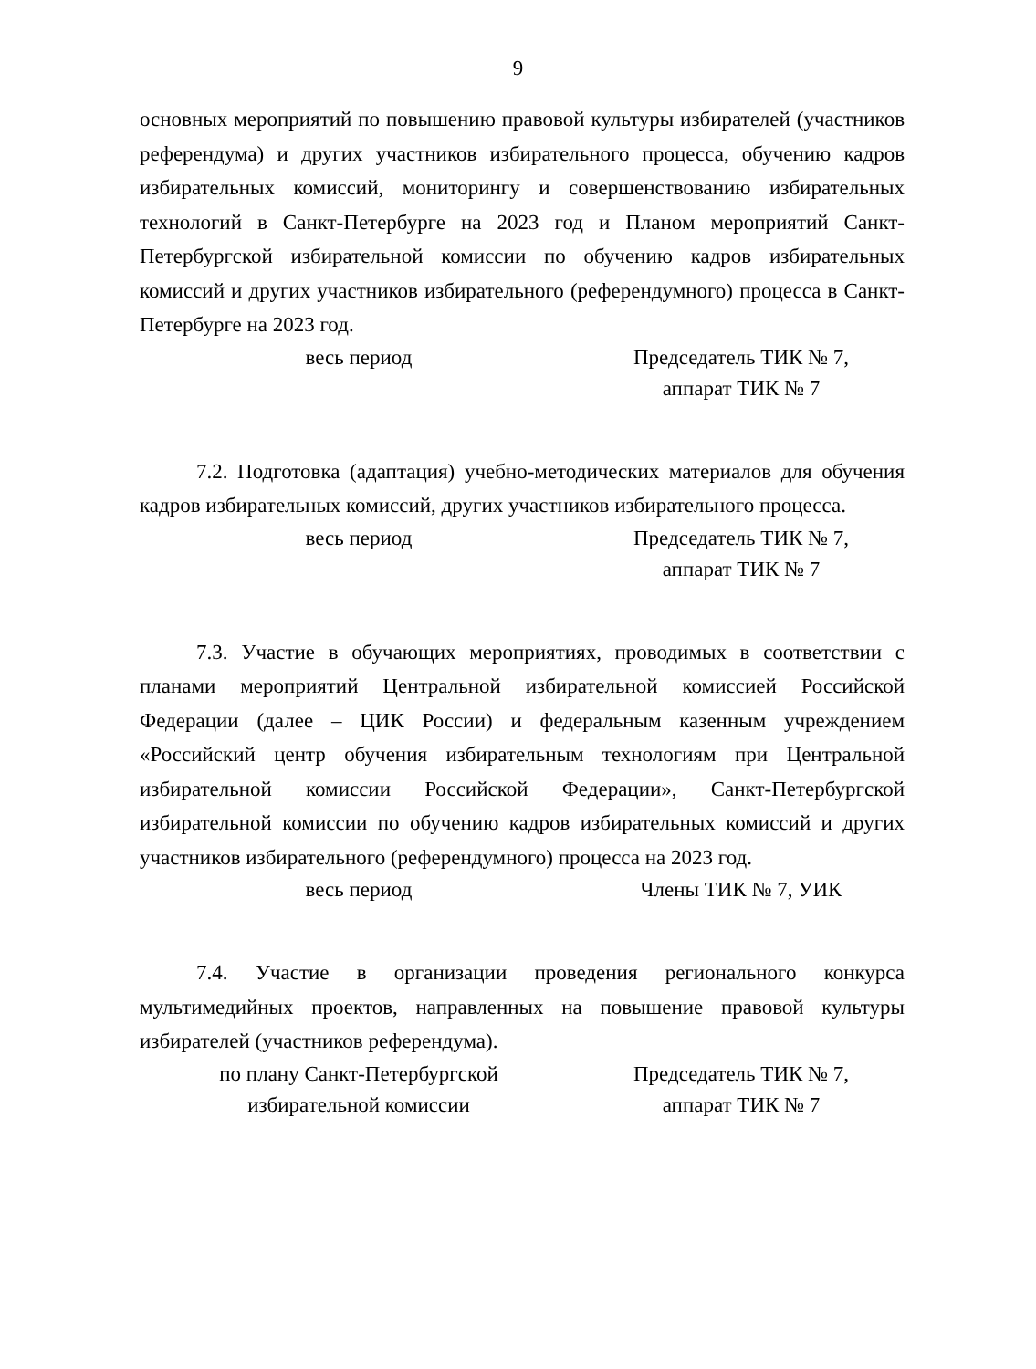9
основных мероприятий по повышению правовой культуры избирателей (участников референдума) и других участников избирательного процесса, обучению кадров избирательных комиссий, мониторингу и совершенствованию избирательных технологий в Санкт-Петербурге на 2023 год и Планом мероприятий Санкт-Петербургской избирательной комиссии по обучению кадров избирательных комиссий и других участников избирательного (референдумного) процесса в Санкт-Петербурге на 2023 год.
весь период Председатель ТИК № 7,
аппарат ТИК № 7
7.2. Подготовка (адаптация) учебно-методических материалов для обучения кадров избирательных комиссий, других участников избирательного процесса.
весь период Председатель ТИК № 7,
аппарат ТИК № 7
7.3. Участие в обучающих мероприятиях, проводимых в соответствии с планами мероприятий Центральной избирательной комиссией Российской Федерации (далее – ЦИК России) и федеральным казенным учреждением «Российский центр обучения избирательным технологиям при Центральной избирательной комиссии Российской Федерации», Санкт-Петербургской избирательной комиссии по обучению кадров избирательных комиссий и других участников избирательного (референдумного) процесса на 2023 год.
весь период Члены ТИК № 7, УИК
7.4. Участие в организации проведения регионального конкурса мультимедийных проектов, направленных на повышение правовой культуры избирателей (участников референдума).
по плану Санкт-Петербургской
избирательной комиссии
Председатель ТИК № 7,
аппарат ТИК № 7